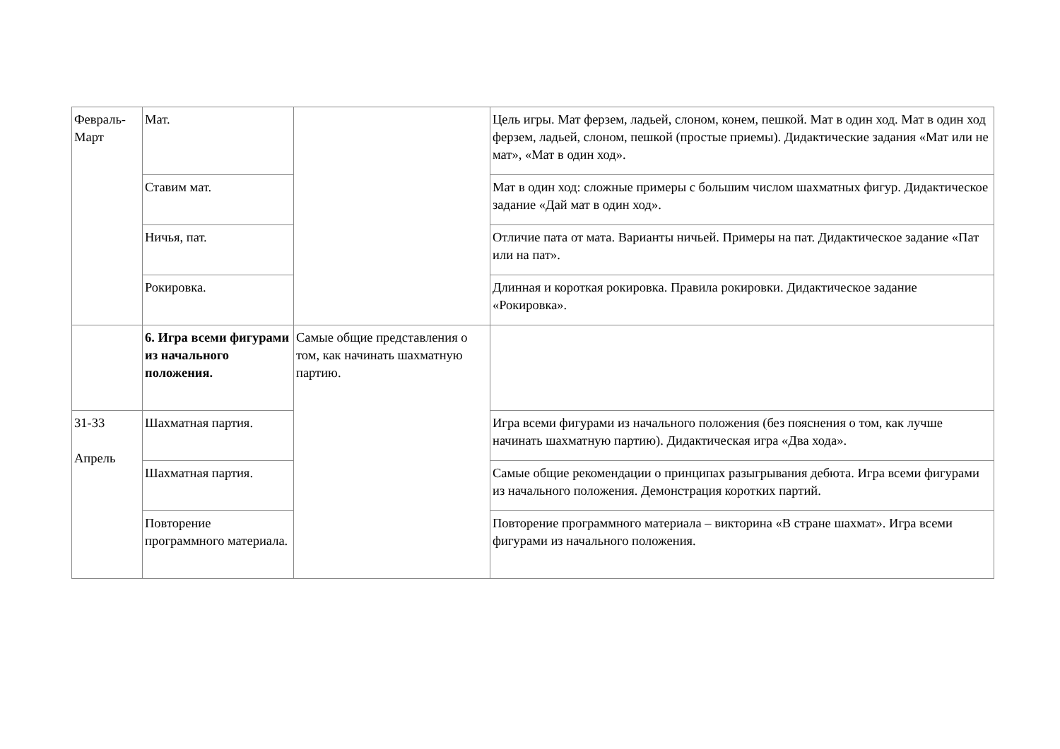| Февраль- Март | Мат. | | Цель игры. Мат ферзем, ладьей, слоном, конем, пешкой. Мат в один ход. Мат в один ход ферзем, ладьей, слоном, пешкой (простые приемы). Дидактические задания «Мат или не мат», «Мат в один ход». |
| | Ставим мат. | | Мат в один ход: сложные примеры с большим числом шахматных фигур. Дидактическое задание «Дай мат в один ход». |
| | Ничья, пат. | | Отличие пата от мата. Варианты ничьей. Примеры на пат. Дидактическое задание «Пат или на пат». |
| | Рокировка. | | Длинная и короткая рокировка. Правила рокировки. Дидактическое задание «Рокировка». |
| | 6. Игра всеми фигурами из начального положения. | Самые общие представления о том, как начинать шахматную партию. | |
| 31-33 Апрель | Шахматная партия. | | Игра всеми фигурами из начального положения (без пояснения о том, как лучше начинать шахматную партию). Дидактическая игра «Два хода». |
| | Шахматная партия. | | Самые общие рекомендации о принципах разыгрывания дебюта. Игра всеми фигурами из начального положения. Демонстрация коротких партий. |
| | Повторение программного материала. | | Повторение программного материала – викторина «В стране шахмат». Игра всеми фигурами из начального положения. |